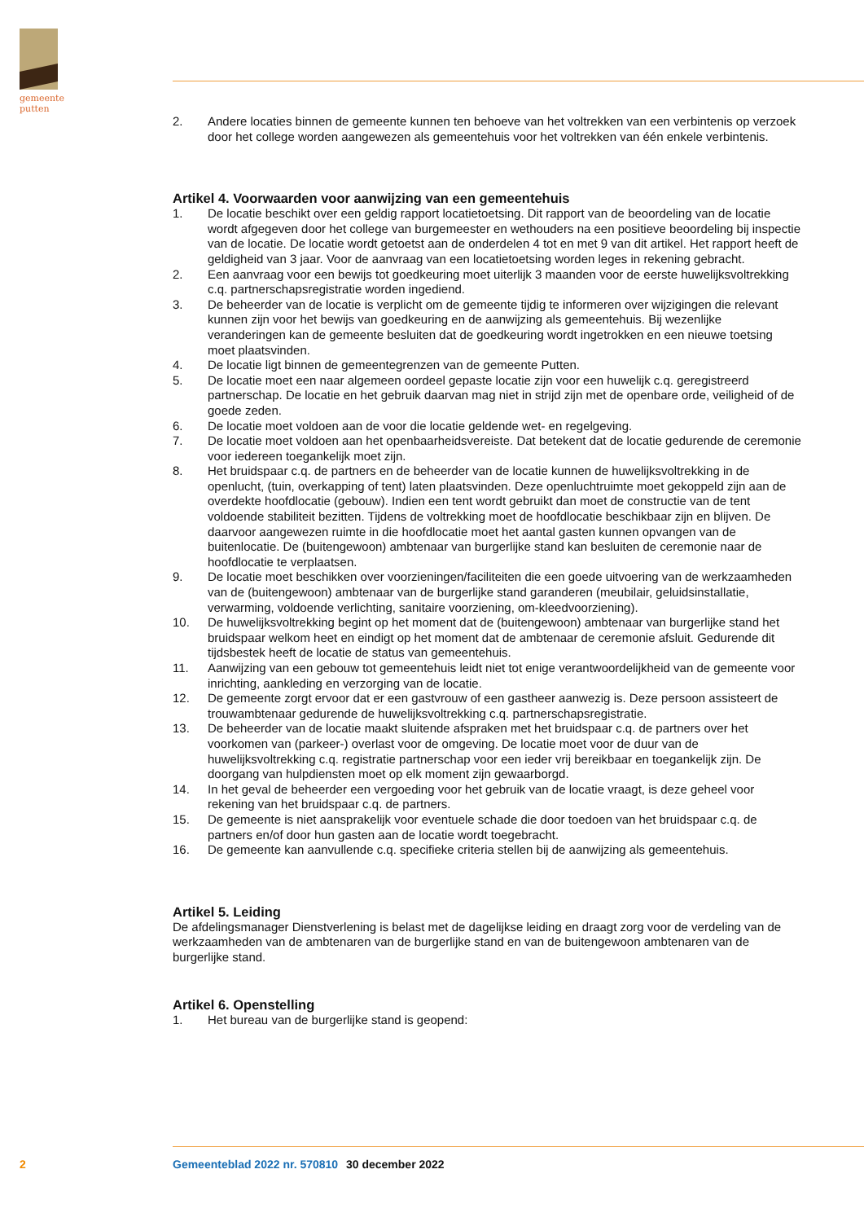gemeente
putten
2. Andere locaties binnen de gemeente kunnen ten behoeve van het voltrekken van een verbintenis op verzoek door het college worden aangewezen als gemeentehuis voor het voltrekken van één enkele verbintenis.
Artikel 4. Voorwaarden voor aanwijzing van een gemeentehuis
1. De locatie beschikt over een geldig rapport locatietoetsing. Dit rapport van de beoordeling van de locatie wordt afgegeven door het college van burgemeester en wethouders na een positieve beoordeling bij inspectie van de locatie. De locatie wordt getoetst aan de onderdelen 4 tot en met 9 van dit artikel. Het rapport heeft de geldigheid van 3 jaar. Voor de aanvraag van een locatietoetsing worden leges in rekening gebracht.
2. Een aanvraag voor een bewijs tot goedkeuring moet uiterlijk 3 maanden voor de eerste huwelijksvoltrekking c.q. partnerschapsregistratie worden ingediend.
3. De beheerder van de locatie is verplicht om de gemeente tijdig te informeren over wijzigingen die relevant kunnen zijn voor het bewijs van goedkeuring en de aanwijzing als gemeentehuis. Bij wezenlijke veranderingen kan de gemeente besluiten dat de goedkeuring wordt ingetrokken en een nieuwe toetsing moet plaatsvinden.
4. De locatie ligt binnen de gemeentegrenzen van de gemeente Putten.
5. De locatie moet een naar algemeen oordeel gepaste locatie zijn voor een huwelijk c.q. geregistreerd partnerschap. De locatie en het gebruik daarvan mag niet in strijd zijn met de openbare orde, veiligheid of de goede zeden.
6. De locatie moet voldoen aan de voor die locatie geldende wet- en regelgeving.
7. De locatie moet voldoen aan het openbaarheidsvereiste. Dat betekent dat de locatie gedurende de ceremonie voor iedereen toegankelijk moet zijn.
8. Het bruidspaar c.q. de partners en de beheerder van de locatie kunnen de huwelijksvoltrekking in de openlucht, (tuin, overkapping of tent) laten plaatsvinden. Deze openluchtruimte moet gekoppeld zijn aan de overdekte hoofdlocatie (gebouw). Indien een tent wordt gebruikt dan moet de constructie van de tent voldoende stabiliteit bezitten. Tijdens de voltrekking moet de hoofdlocatie beschikbaar zijn en blijven. De daarvoor aangewezen ruimte in die hoofdlocatie moet het aantal gasten kunnen opvangen van de buitenlocatie. De (buitengewoon) ambtenaar van burgerlijke stand kan besluiten de ceremonie naar de hoofdlocatie te verplaatsen.
9. De locatie moet beschikken over voorzieningen/faciliteiten die een goede uitvoering van de werkzaamheden van de (buitengewoon) ambtenaar van de burgerlijke stand garanderen (meubilair, geluidsinstallatie, verwarming, voldoende verlichting, sanitaire voorziening, om-kleedvoorziening).
10. De huwelijksvoltrekking begint op het moment dat de (buitengewoon) ambtenaar van burgerlijke stand het bruidspaar welkom heet en eindigt op het moment dat de ambtenaar de ceremonie afsluit. Gedurende dit tijdsbestek heeft de locatie de status van gemeentehuis.
11. Aanwijzing van een gebouw tot gemeentehuis leidt niet tot enige verantwoordelijkheid van de gemeente voor inrichting, aankleding en verzorging van de locatie.
12. De gemeente zorgt ervoor dat er een gastvrouw of een gastheer aanwezig is. Deze persoon assisteert de trouwambtenaar gedurende de huwelijksvoltrekking c.q. partnerschapsregistratie.
13. De beheerder van de locatie maakt sluitende afspraken met het bruidspaar c.q. de partners over het voorkomen van (parkeer-) overlast voor de omgeving. De locatie moet voor de duur van de huwelijksvoltrekking c.q. registratie partnerschap voor een ieder vrij bereikbaar en toegankelijk zijn. De doorgang van hulpdiensten moet op elk moment zijn gewaarborgd.
14. In het geval de beheerder een vergoeding voor het gebruik van de locatie vraagt, is deze geheel voor rekening van het bruidspaar c.q. de partners.
15. De gemeente is niet aansprakelijk voor eventuele schade die door toedoen van het bruidspaar c.q. de partners en/of door hun gasten aan de locatie wordt toegebracht.
16. De gemeente kan aanvullende c.q. specifieke criteria stellen bij de aanwijzing als gemeentehuis.
Artikel 5. Leiding
De afdelingsmanager Dienstverlening is belast met de dagelijkse leiding en draagt zorg voor de verdeling van de werkzaamheden van de ambtenaren van de burgerlijke stand en van de buitengewoon ambtenaren van de burgerlijke stand.
Artikel 6. Openstelling
1. Het bureau van de burgerlijke stand is geopend:
2 Gemeenteblad 2022 nr. 570810 30 december 2022